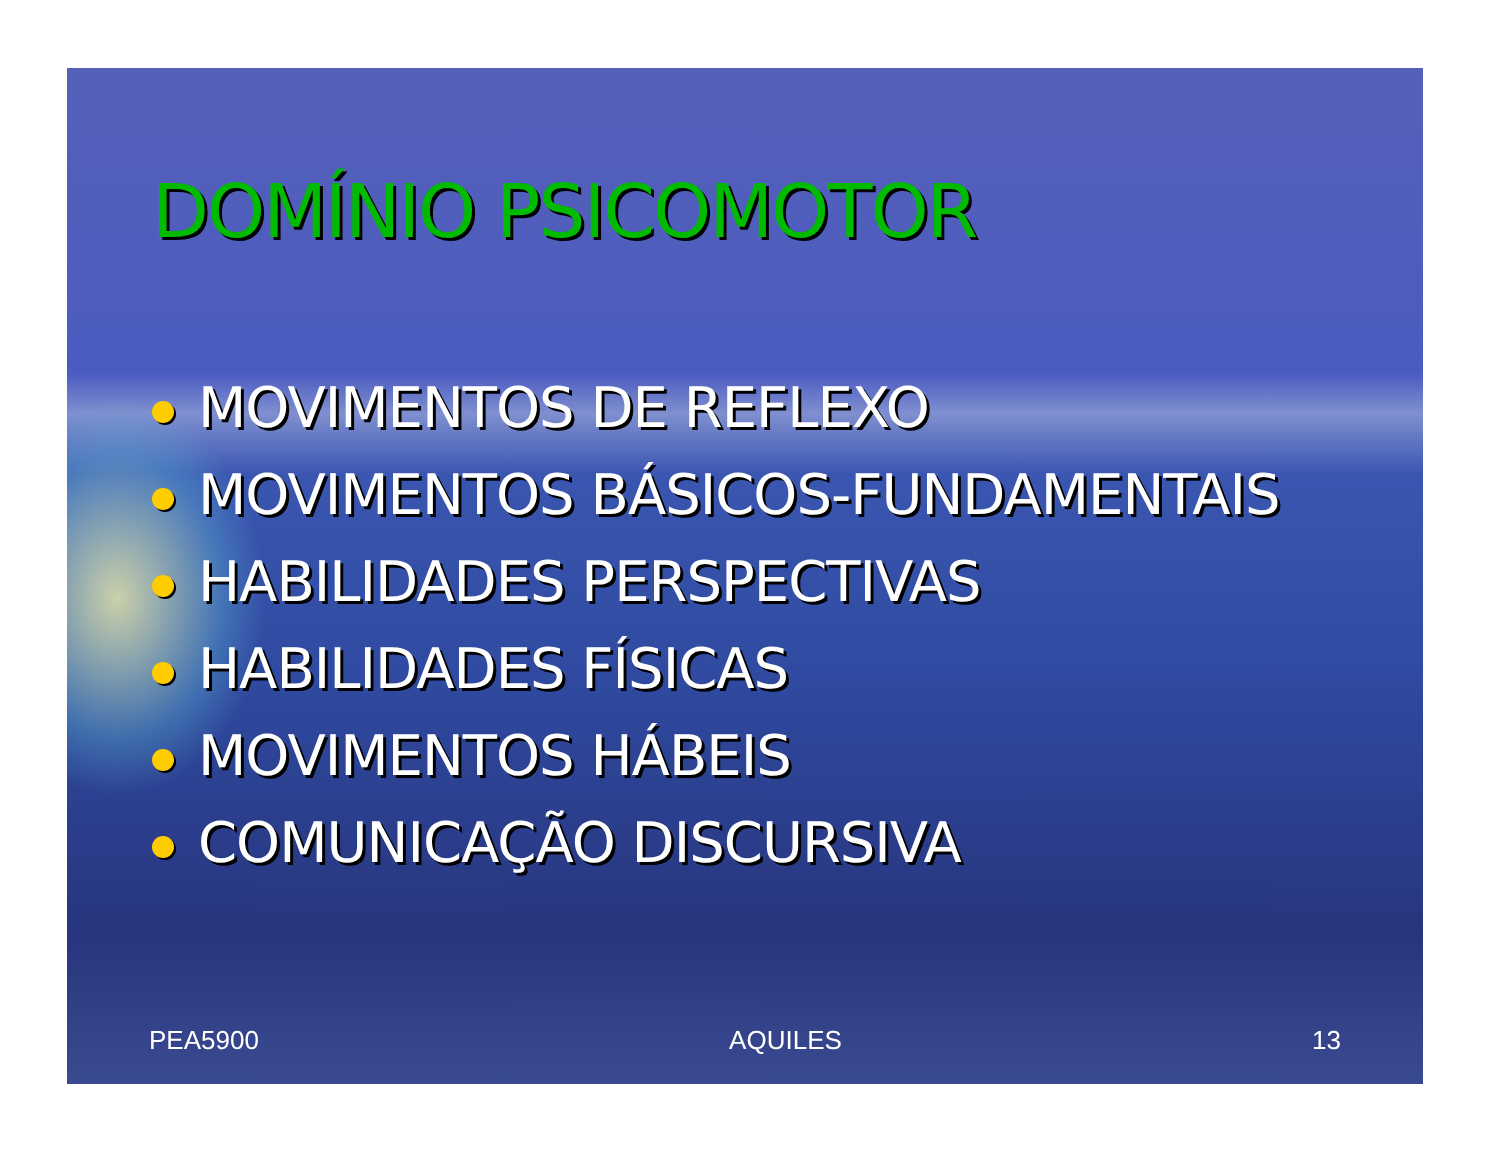DOMÍNIO PSICOMOTOR
MOVIMENTOS DE REFLEXO
MOVIMENTOS BÁSICOS-FUNDAMENTAIS
HABILIDADES PERSPECTIVAS
HABILIDADES FÍSICAS
MOVIMENTOS HÁBEIS
COMUNICAÇÃO DISCURSIVA
PEA5900 AQUILES 13